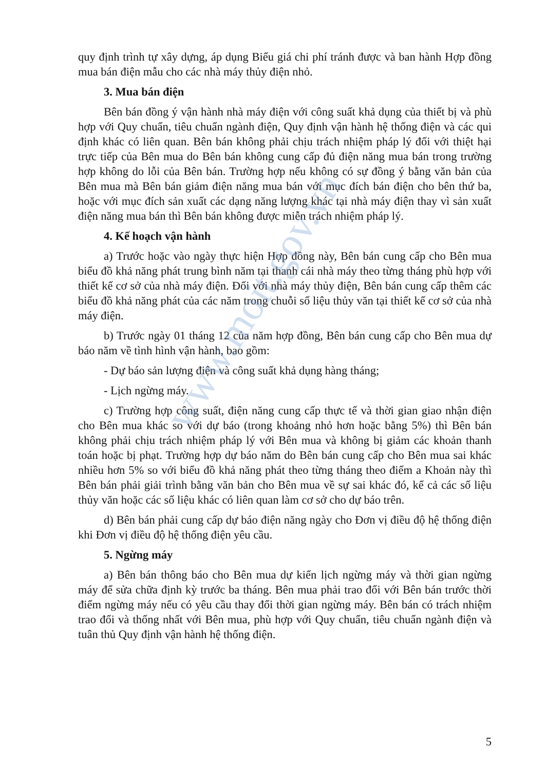www.moit.gov.vn
quy định trình tự xây dựng, áp dụng Biểu giá chi phí tránh được và ban hành Hợp đồng mua bán điện mẫu cho các nhà máy thủy điện nhỏ.
3. Mua bán điện
Bên bán đồng ý vận hành nhà máy điện với công suất khả dụng của thiết bị và phù hợp với Quy chuẩn, tiêu chuẩn ngành điện, Quy định vận hành hệ thống điện và các qui định khác có liên quan. Bên bán không phải chịu trách nhiệm pháp lý đối với thiệt hại trực tiếp của Bên mua do Bên bán không cung cấp đủ điện năng mua bán trong trường hợp không do lỗi của Bên bán. Trường hợp nếu không có sự đồng ý bằng văn bản của Bên mua mà Bên bán giảm điện năng mua bán với mục đích bán điện cho bên thứ ba, hoặc với mục đích sản xuất các dạng năng lượng khác tại nhà máy điện thay vì sản xuất điện năng mua bán thì Bên bán không được miễn trách nhiệm pháp lý.
4. Kế hoạch vận hành
a) Trước hoặc vào ngày thực hiện Hợp đồng này, Bên bán cung cấp cho Bên mua biểu đồ khả năng phát trung bình năm tại thanh cái nhà máy theo từng tháng phù hợp với thiết kế cơ sở của nhà máy điện. Đối với nhà máy thủy điện, Bên bán cung cấp thêm các biểu đồ khả năng phát của các năm trong chuỗi số liệu thủy văn tại thiết kế cơ sở của nhà máy điện.
b) Trước ngày 01 tháng 12 của năm hợp đồng, Bên bán cung cấp cho Bên mua dự báo năm về tình hình vận hành, bao gồm:
- Dự báo sản lượng điện và công suất khả dụng hàng tháng;
- Lịch ngừng máy.
c) Trường hợp công suất, điện năng cung cấp thực tế và thời gian giao nhận điện cho Bên mua khác so với dự báo (trong khoảng nhỏ hơn hoặc bằng 5%) thì Bên bán không phải chịu trách nhiệm pháp lý với Bên mua và không bị giảm các khoản thanh toán hoặc bị phạt. Trường hợp dự báo năm do Bên bán cung cấp cho Bên mua sai khác nhiều hơn 5% so với biểu đồ khả năng phát theo từng tháng theo điểm a Khoản này thì Bên bán phải giải trình bằng văn bản cho Bên mua về sự sai khác đó, kể cả các số liệu thủy văn hoặc các số liệu khác có liên quan làm cơ sở cho dự báo trên.
d) Bên bán phải cung cấp dự báo điện năng ngày cho Đơn vị điều độ hệ thống điện khi Đơn vị điều độ hệ thống điện yêu cầu.
5. Ngừng máy
a) Bên bán thông báo cho Bên mua dự kiến lịch ngừng máy và thời gian ngừng máy để sửa chữa định kỳ trước ba tháng. Bên mua phải trao đổi với Bên bán trước thời điểm ngừng máy nếu có yêu cầu thay đổi thời gian ngừng máy. Bên bán có trách nhiệm trao đổi và thống nhất với Bên mua, phù hợp với Quy chuẩn, tiêu chuẩn ngành điện và tuân thủ Quy định vận hành hệ thống điện.
5